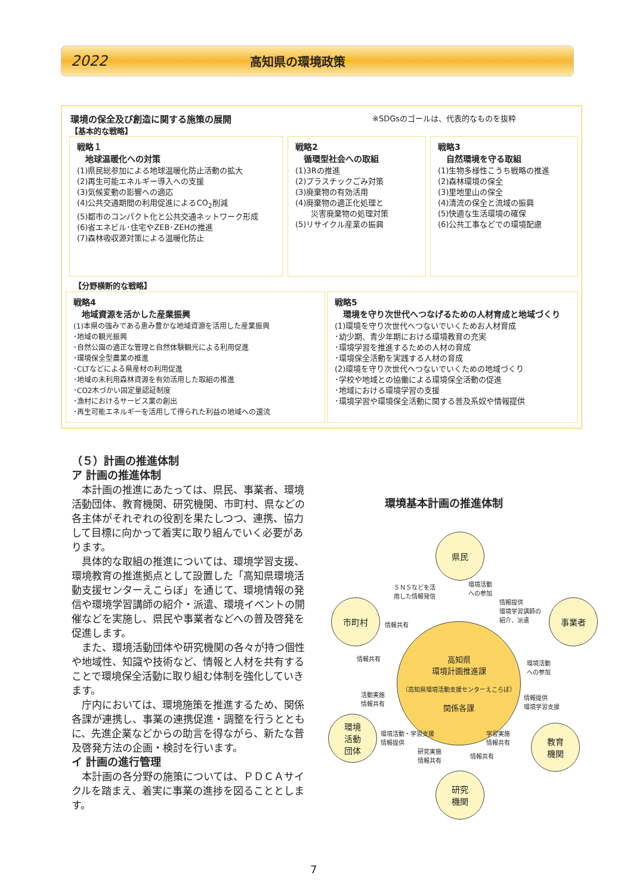2022 高知県の環境政策
環境の保全及び創造に関する施策の展開
【基本的な戦略】
※SDGsのゴールは、代表的なものを抜粋
戦略１
　地球温暖化への対策
(1)県民総参加による地球温暖化防止活動の拡大
(2)再生可能エネルギー導入への支援
(3)気候変動の影響への適応
(4)公共交通期間の利用促進によるCO<sub>2</sub>削減
(5)都市のコンパクト化と公共交通ネットワーク形成
(6)省エネビル･住宅やZEB･ZEHの推進
(7)森林吸収源対策による温暖化防止
戦略2
　循環型社会への取組
(1)3Rの推進
(2)プラスチックごみ対策
(3)廃棄物の有効活用
(4)廃棄物の適正化処理と
　　災害廃棄物の処理対策
(5)リサイクル産業の振興
戦略3
　自然環境を守る取組
(1)生物多様性こうち戦略の推進
(2)森林環境の保全
(3)里地里山の保全
(4)清流の保全と流域の振興
(5)快適な生活環境の確保
(6)公共工事などでの環境配慮
【分野横断的な戦略】
戦略4
　地域資源を活かした産業振興
(1)本県の強みである恵み豊かな地域資源を活用した産業振興
･地域の観光振興
･自然公園の適正な管理と自然体験観光による利用促進
･環境保全型農業の推進
･CLTなどによる県産材の利用促進
･地域の未利用森林資源を有効活用した取組の推進
･CO2木づかい固定量認証制度
･漁村におけるサービス業の創出
･再生可能エネルギーを活用して得られた利益の地域への還流
戦略5
　環境を守り次世代へつなげるための人材育成と地域づくり
(1)環境を守り次世代へつないでいくためお人材育成
･幼少期、青少年期における環境教育の充実
･環境学習を推進するための人材の育成
･環境保全活動を実践する人材の育成
(2)環境を守り次世代へつないでいくための地域づくり
･学校や地域との協働による環境保全活動の促進
･地域における環境学習の支援
･環境学習や環境保全活動に関する普及系奴や情報提供
（５）計画の推進体制
ア 計画の推進体制
本計画の推進にあたっては、県民、事業者、環境活動団体、教育機関、研究機関、市町村、県などの各主体がそれぞれの役割を果たしつつ、連携、協力して目標に向かって着実に取り組んでいく必要があります。
具体的な取組の推進については、環境学習支援、環境教育の推進拠点として設置した「高知県環境活動支援センターえこらぼ」を通じて、環境情報の発信や環境学習講師の紹介・派遣、環境イベントの開催などを実施し、県民や事業者などへの普及啓発を促進します。
また、環境活動団体や研究機関の各々が持つ個性や地域性、知識や技術など、情報と人材を共有することで環境保全活動に取り組む体制を強化していきます。
庁内においては、環境施策を推進するため、関係各課が連携し、事業の連携促進・調整を行うとともに、先進企業などからの助言を得ながら、新たな普及啓発方法の企画・検討を行います。
イ 計画の進行管理
本計画の各分野の施策については、ＰＤＣＡサイクルを踏まえ、着実に事業の進捗を図ることとします。
環境基本計画の推進体制
県民
市町村 事業者
高知県
環境計画推進課
〔高知県環境活動支援センターえこらぼ〕
関係各課
環境
活動
団体
教育
機関
研究
機関
ＳＮＳなどを活
用した情報発信
環境活動
への参加
情報提供
環境学習講師の
紹介、派遣
情報共有
情報共有
環境活動
への参加
活動実施
情報共有
情報提供
環境学習支援
環境活動・学習支援
情報提供
学習実施
情報共有
研究実施
情報共有 情報共有
7